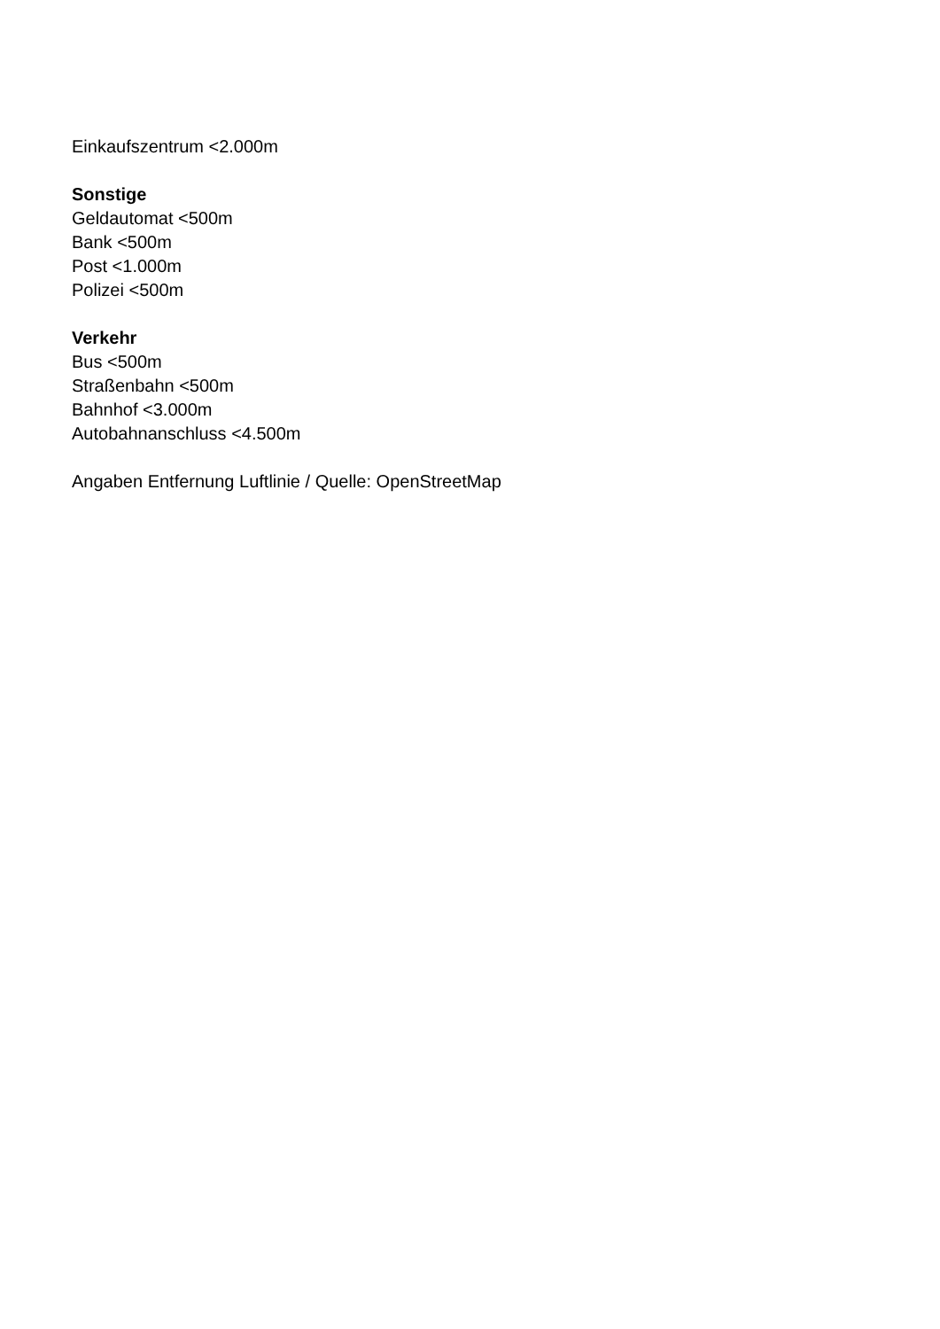Einkaufszentrum <2.000m
Sonstige
Geldautomat <500m
Bank <500m
Post <1.000m
Polizei <500m
Verkehr
Bus <500m
Straßenbahn <500m
Bahnhof <3.000m
Autobahnanschluss <4.500m
Angaben Entfernung Luftlinie / Quelle: OpenStreetMap